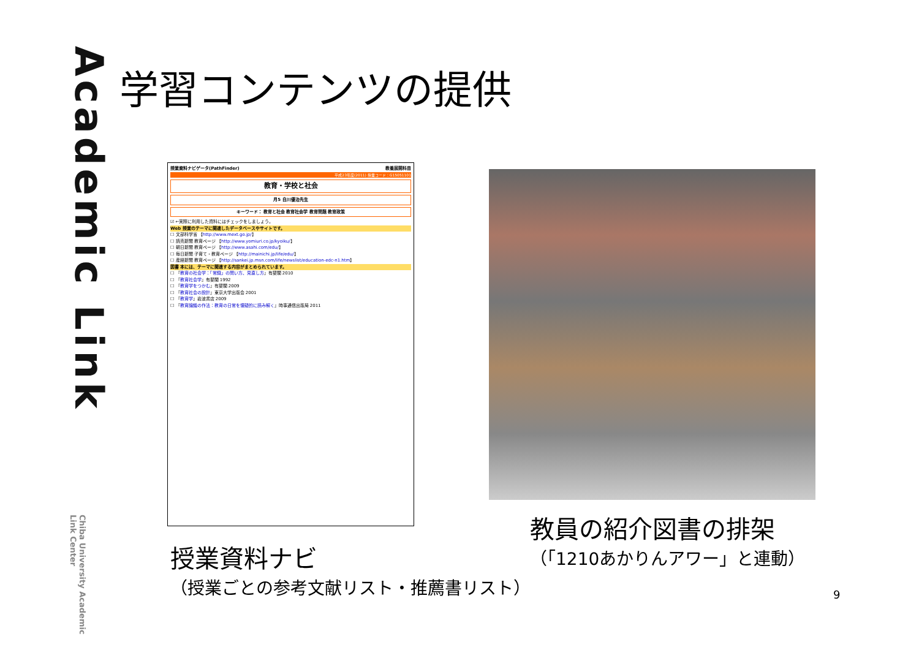Academic Link
Chiba University Academic Link Center
学習コンテンツの提供
授業資料ナビゲータ(PathFinder) 教養展開科目
平成23年度(2011) 授業コード：G15051101
教育・学校と社会
月5 白川優治先生
キーワード： 教育と社会 教育社会学 教育問題 教育政策
☑ ←実際に利用した資料にはチェックをしましょう。
Web 授業のテーマに関連したデータベースやサイトです。
☐ 文部科学省 【http://www.mext.go.jp/】
☐ 読売新聞 教育ページ 【http://www.yomiuri.co.jp/kyoiku/】
☐ 朝日新聞 教育ページ 【http://www.asahi.com/edu/】
☐ 毎日新聞 子育て・教育ページ 【http://mainichi.jp/life/edu/】
☐ 産経新聞 教育ページ 【http://sankei.jp.msn.com/life/newslist/education-edc-n1.htm】
図書 本には、テーマに関連する内容がまとめられています。
☐ 『教育の社会学：「常識」の問い方、見直し方』有斐閣 2010
☐ 『教育社会学』有斐閣 1992
☐ 『教育学をつかむ』有斐閣 2009
☐ 『教育社会の設計』東京大学出版会 2001
☐ 『教育学』岩波書店 2009
☐ 『教育論議の作法：教育の日常を懐疑的に読み解く』時事通信出版局 2011
授業資料ナビ
（授業ごとの参考文献リスト・推薦書リスト）
教員の紹介図書の排架
（「1210あかりんアワー」と連動）
9